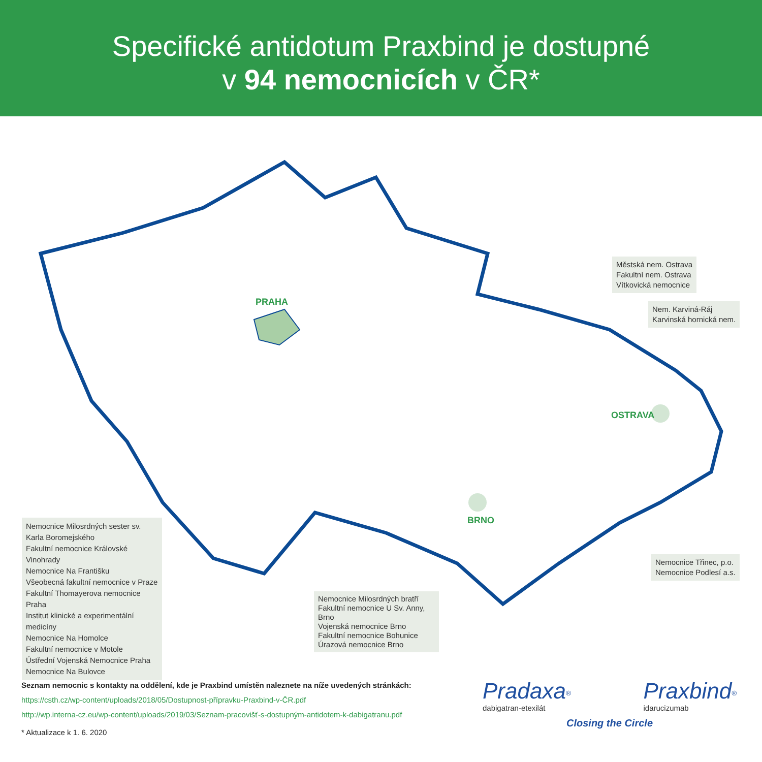Specifické antidotum Praxbind je dostupné
v 94 nemocnicích v ČR*
PRAHA
OSTRAVA
BRNO
Městská nem. Ostrava
Fakultní nem. Ostrava
Vítkovická nemocnice
Nem. Karviná-Ráj
Karvinská hornická nem.
Nemocnice Třinec, p.o.
Nemocnice Podlesí a.s.
Nemocnice Milosrdných sester sv. Karla Boromejského
Fakultní nemocnice Královské Vinohrady
Nemocnice Na Františku
Všeobecná fakultní nemocnice v Praze
Fakultní Thomayerova nemocnice Praha
Institut klinické a experimentální medicíny
Nemocnice Na Homolce
Fakultní nemocnice v Motole
Ústřední Vojenská Nemocnice Praha
Nemocnice Na Bulovce
Nemocnice Milosrdných bratří
Fakultní nemocnice U Sv. Anny, Brno
Vojenská nemocnice Brno
Fakultní nemocnice Bohunice
Úrazová nemocnice Brno
Seznam nemocnic s kontakty na oddělení, kde je Praxbind umístěn naleznete na níže uvedených stránkách:
https://csth.cz/wp-content/uploads/2018/05/Dostupnost-přípravku-Praxbind-v-ČR.pdf
http://wp.interna-cz.eu/wp-content/uploads/2019/03/Seznam-pracovišť-s-dostupným-antidotem-k-dabigatranu.pdf
* Aktualizace k 1. 6. 2020
Pradaxa<sup>®</sup>
dabigatran-etexilát
Praxbind<sup>®</sup>
idarucizumab
Closing the Circle